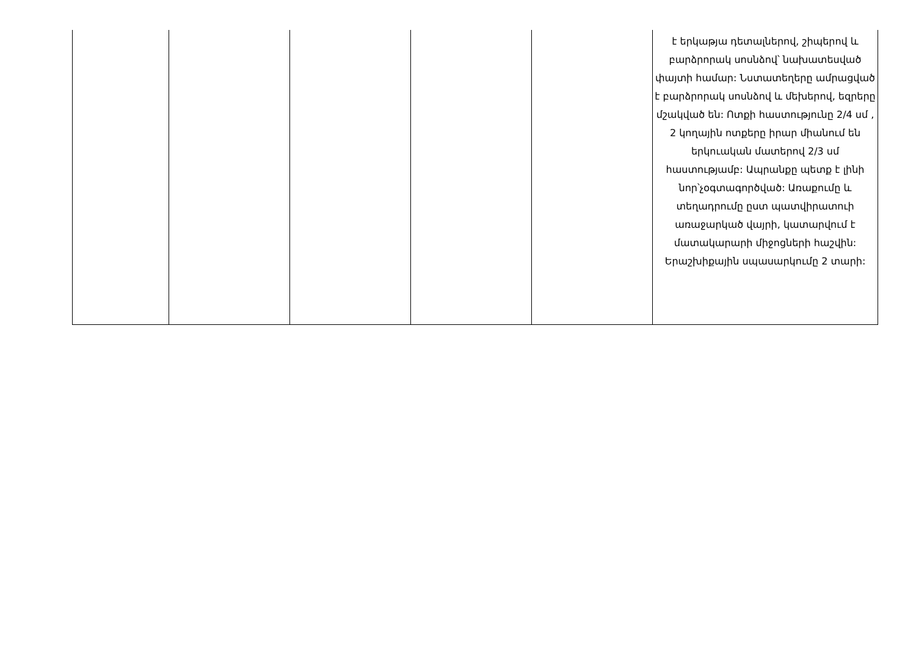| | | | | | է երկաթյա դետալներով, շիպերով և բարձրորակ սոսնձով՝ նախատեսված փայտի համար: Նստատեղերը ամրացված է բարձրորակ սոսնձով և մեխերով, եզրերը մշակված են: Ոտքի հաստությունը 2/4 սմ , 2 կողային ոտքերը իրար միանում են երկուական մատերով 2/3 սմ հաստությամբ: Ապրանքը պետք է լինի նոր՝չօգտագործված: Առաքումը և տեղադրումը ըստ պատվիրատուի առաջարկած վայրի, կատարվում է մատակարարի միջոցների հաշվին: Երաշխիքային սպասարկումը 2 տարի: |